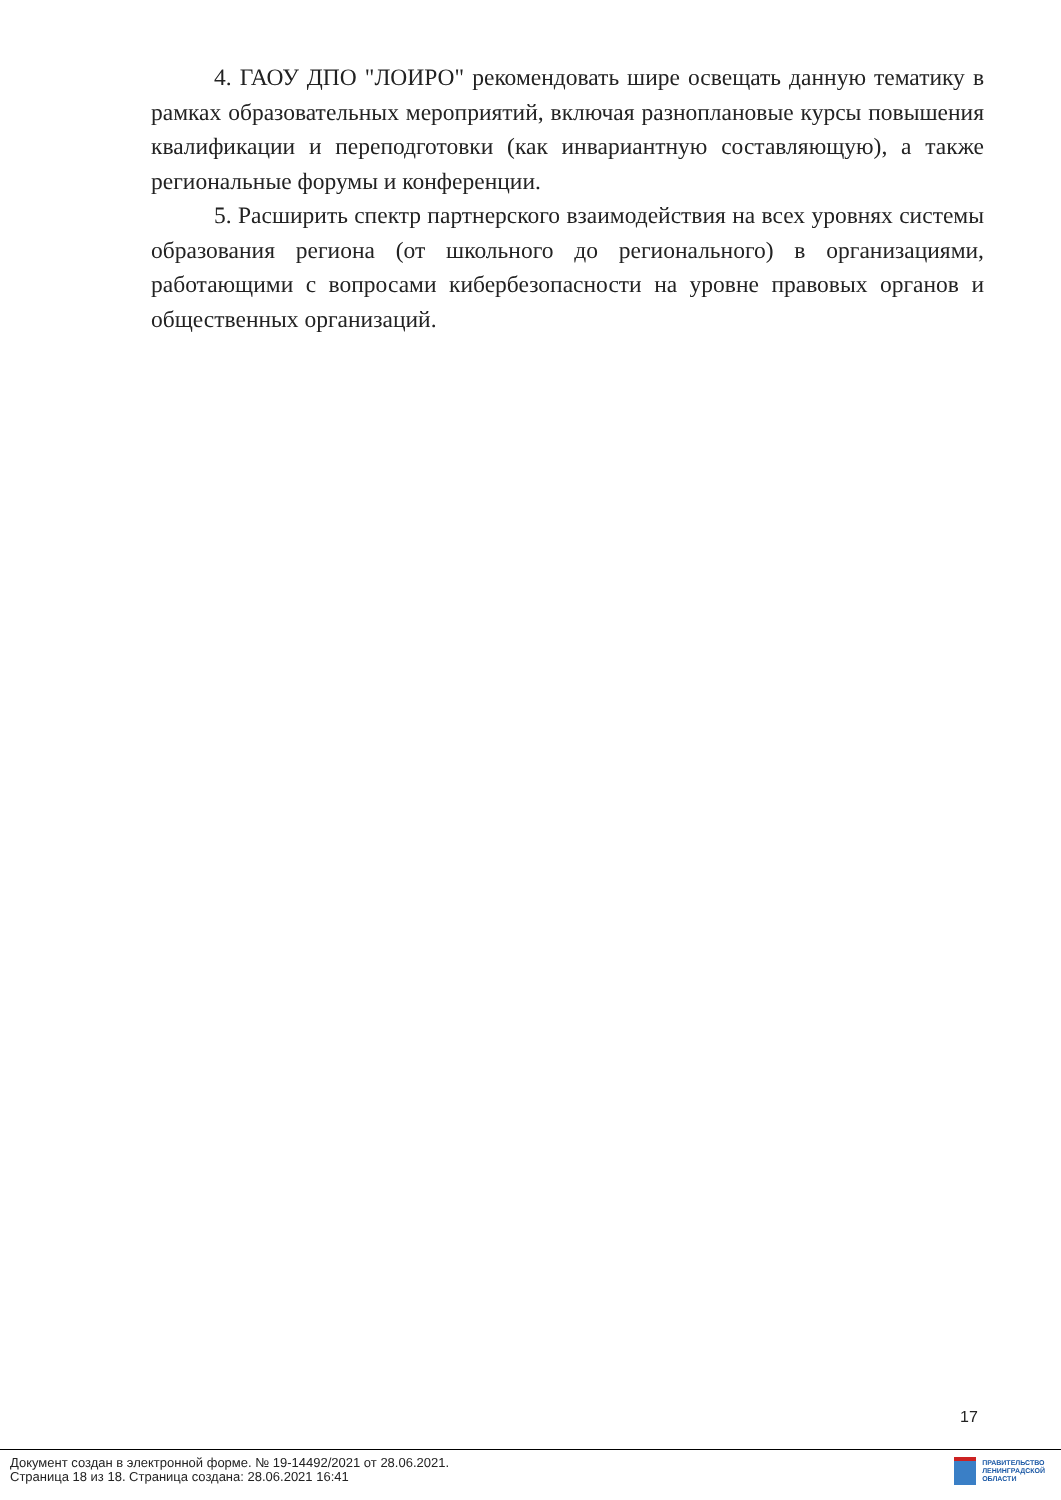4. ГАОУ ДПО "ЛОИРО" рекомендовать шире освещать данную тематику в рамках образовательных мероприятий, включая разноплановые курсы повышения квалификации и переподготовки (как инвариантную составляющую), а также региональные форумы и конференции.
5. Расширить спектр партнерского взаимодействия на всех уровнях системы образования региона (от школьного до регионального) в организациями, работающими с вопросами кибербезопасности на уровне правовых органов и общественных организаций.
17
Документ создан в электронной форме. № 19-14492/2021 от 28.06.2021.
Страница 18 из 18. Страница создана: 28.06.2021 16:41
ПРАВИТЕЛЬСТВО
ЛЕНИНГРАДСКОЙ
ОБЛАСТИ